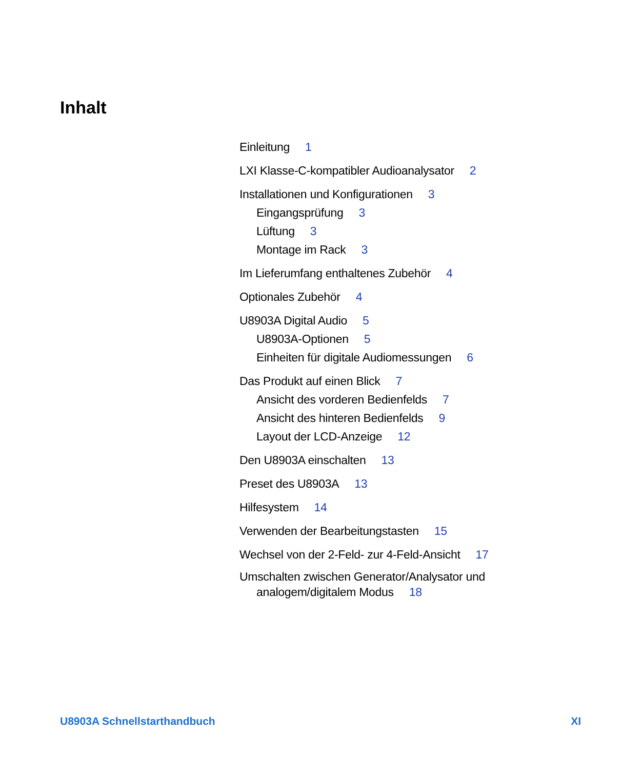Inhalt
Einleitung 1
LXI Klasse-C-kompatibler Audioanalysator 2
Installationen und Konfigurationen 3
Eingangsprüfung 3
Lüftung 3
Montage im Rack 3
Im Lieferumfang enthaltenes Zubehör 4
Optionales Zubehör 4
U8903A Digital Audio 5
U8903A-Optionen 5
Einheiten für digitale Audiomessungen 6
Das Produkt auf einen Blick 7
Ansicht des vorderen Bedienfelds 7
Ansicht des hinteren Bedienfelds 9
Layout der LCD-Anzeige 12
Den U8903A einschalten 13
Preset des U8903A 13
Hilfesystem 14
Verwenden der Bearbeitungstasten 15
Wechsel von der 2-Feld- zur 4-Feld-Ansicht 17
Umschalten zwischen Generator/Analysator und
analogem/digitalem Modus 18
U8903A Schnellstarthandbuch XI